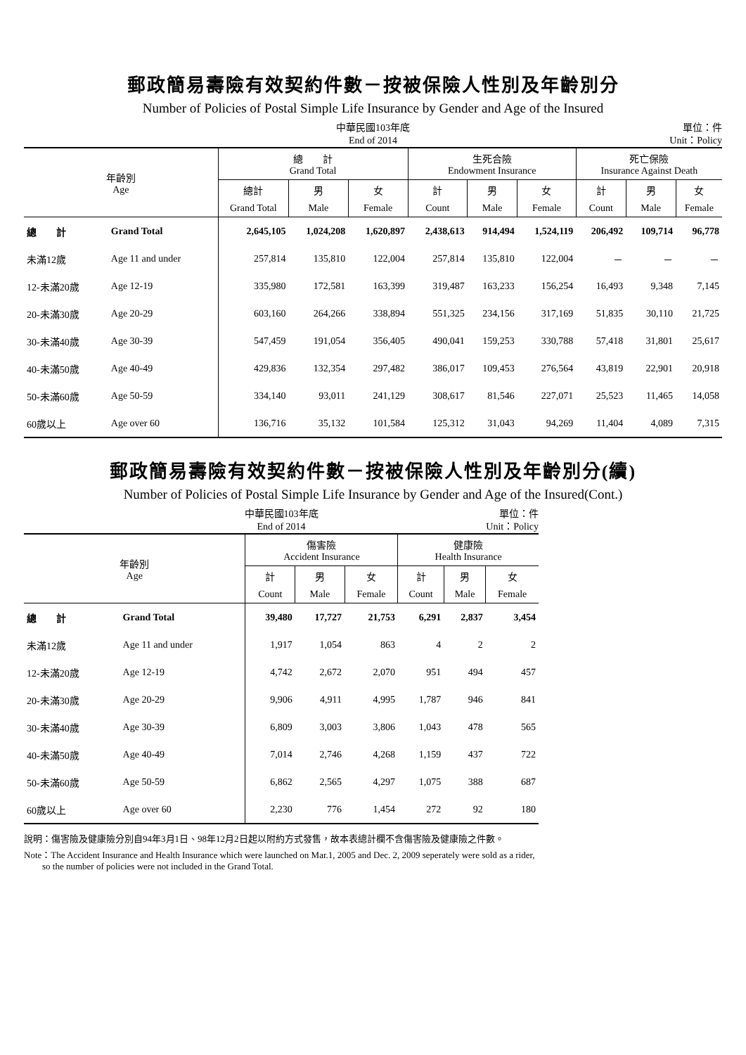郵政簡易壽險有效契約件數－按被保險人性別及年齡別分
Number of Policies of Postal Simple Life Insurance by Gender and Age of the Insured
中華民國103年底
End of 2014 單位：件
Unit：Policy
| 年齡別 Age | | 總 計 Grand Total | | | 生死合險 Endowment Insurance | | | 死亡保險 Insurance Against Death | | |
| --- | --- | --- | --- | --- | --- | --- | --- | --- | --- | --- |
| | | 總計 | 男 | 女 | 計 | 男 | 女 | 計 | 男 | 女 |
| | | Grand Total | Male | Female | Count | Male | Female | Count | Male | Female |
| 總 計 | Grand Total | 2,645,105 | 1,024,208 | 1,620,897 | 2,438,613 | 914,494 | 1,524,119 | 206,492 | 109,714 | 96,778 |
| 未滿12歲 | Age 11 and under | 257,814 | 135,810 | 122,004 | 257,814 | 135,810 | 122,004 | － | － | － |
| 12-未滿20歲 | Age 12-19 | 335,980 | 172,581 | 163,399 | 319,487 | 163,233 | 156,254 | 16,493 | 9,348 | 7,145 |
| 20-未滿30歲 | Age 20-29 | 603,160 | 264,266 | 338,894 | 551,325 | 234,156 | 317,169 | 51,835 | 30,110 | 21,725 |
| 30-未滿40歲 | Age 30-39 | 547,459 | 191,054 | 356,405 | 490,041 | 159,253 | 330,788 | 57,418 | 31,801 | 25,617 |
| 40-未滿50歲 | Age 40-49 | 429,836 | 132,354 | 297,482 | 386,017 | 109,453 | 276,564 | 43,819 | 22,901 | 20,918 |
| 50-未滿60歲 | Age 50-59 | 334,140 | 93,011 | 241,129 | 308,617 | 81,546 | 227,071 | 25,523 | 11,465 | 14,058 |
| 60歲以上 | Age over 60 | 136,716 | 35,132 | 101,584 | 125,312 | 31,043 | 94,269 | 11,404 | 4,089 | 7,315 |
郵政簡易壽險有效契約件數－按被保險人性別及年齡別分(續)
Number of Policies of Postal Simple Life Insurance by Gender and Age of the Insured(Cont.)
中華民國103年底
End of 2014 單位：件
Unit：Policy
| 年齡別 Age | | 傷害險 Accident Insurance | | | 健康險 Health Insurance | | |
| --- | --- | --- | --- | --- | --- | --- | --- |
| | | 計 | 男 | 女 | 計 | 男 | 女 |
| | | Count | Male | Female | Count | Male | Female |
| 總 計 | Grand Total | 39,480 | 17,727 | 21,753 | 6,291 | 2,837 | 3,454 |
| 未滿12歲 | Age 11 and under | 1,917 | 1,054 | 863 | 4 | 2 | 2 |
| 12-未滿20歲 | Age 12-19 | 4,742 | 2,672 | 2,070 | 951 | 494 | 457 |
| 20-未滿30歲 | Age 20-29 | 9,906 | 4,911 | 4,995 | 1,787 | 946 | 841 |
| 30-未滿40歲 | Age 30-39 | 6,809 | 3,003 | 3,806 | 1,043 | 478 | 565 |
| 40-未滿50歲 | Age 40-49 | 7,014 | 2,746 | 4,268 | 1,159 | 437 | 722 |
| 50-未滿60歲 | Age 50-59 | 6,862 | 2,565 | 4,297 | 1,075 | 388 | 687 |
| 60歲以上 | Age over 60 | 2,230 | 776 | 1,454 | 272 | 92 | 180 |
說明：傷害險及健康險分別自94年3月1日、98年12月2日起以附約方式發售，故本表總計欄不含傷害險及健康險之件數。
Note：The Accident Insurance and Health Insurance which were launched on Mar.1, 2005 and Dec. 2, 2009 seperately were sold as a rider,
so the number of policies were not included in the Grand Total.